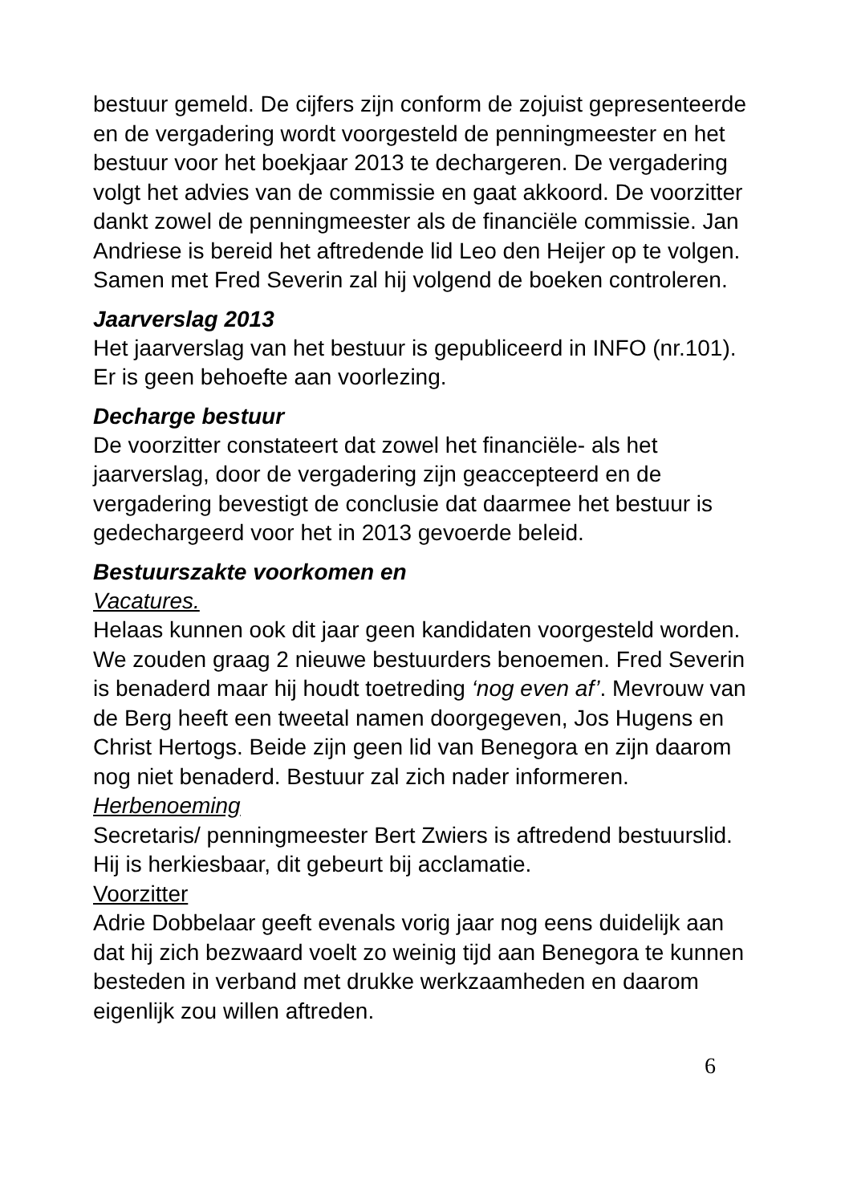bestuur gemeld. De cijfers zijn conform de zojuist gepresenteerde en de vergadering wordt voorgesteld de penningmeester en het bestuur voor het boekjaar 2013 te dechargeren. De vergadering volgt het advies van de commissie en gaat akkoord. De voorzitter dankt zowel de penningmeester als de financiële commissie. Jan Andriese is bereid het aftredende lid Leo den Heijer op te volgen. Samen met Fred Severin zal hij volgend de boeken controleren.
Jaarverslag 2013
Het jaarverslag van het bestuur is gepubliceerd in INFO (nr.101). Er is geen behoefte aan voorlezing.
Decharge bestuur
De voorzitter constateert dat zowel het financiële- als het jaarverslag, door de vergadering zijn geaccepteerd en de vergadering bevestigt de conclusie dat daarmee het bestuur is gedechargeerd voor het in 2013 gevoerde beleid.
Bestuurszakte voorkomen en
Vacatures.
Helaas kunnen ook dit jaar geen kandidaten voorgesteld worden. We zouden graag 2 nieuwe bestuurders benoemen. Fred Severin is benaderd maar hij houdt toetreding ‘nog even af’. Mevrouw van de Berg heeft een tweetal namen doorgegeven, Jos Hugens en Christ Hertogs. Beide zijn geen lid van Benegora en zijn daarom nog niet benaderd. Bestuur zal zich nader informeren.
Herbenoeming
Secretaris/ penningmeester Bert Zwiers is aftredend bestuurslid. Hij is herkiesbaar, dit gebeurt bij acclamatie.
Voorzitter
Adrie Dobbelaar geeft evenals vorig jaar nog eens duidelijk aan dat hij zich bezwaard voelt zo weinig tijd aan Benegora te kunnen besteden in verband met drukke werkzaamheden en daarom eigenlijk zou willen aftreden.
6